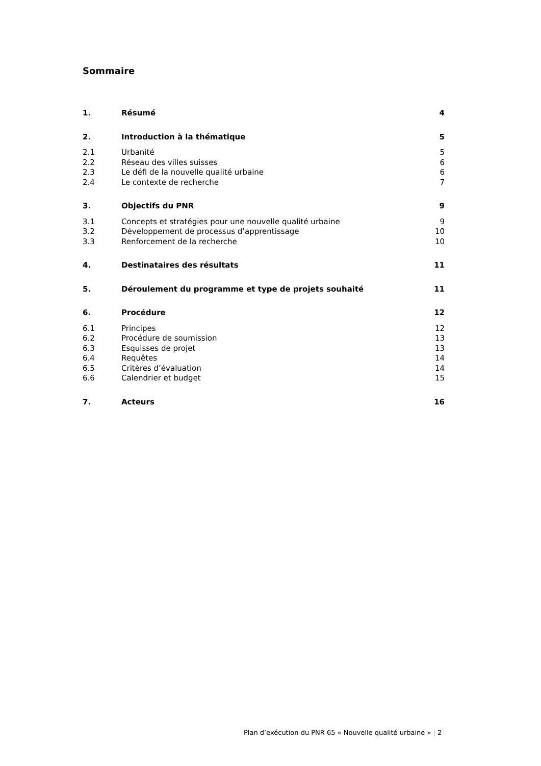Sommaire
1. Résumé 4
2. Introduction à la thématique 5
2.1 Urbanité 5
2.2 Réseau des villes suisses 6
2.3 Le défi de la nouvelle qualité urbaine
6
2.4 Le contexte de recherche 7
3. Objectifs du PNR 9
3.1 Concepts et stratégies pour une nouvelle qualité urbaine
9
3.2 Développement de processus d’apprentissage
10
3.3 Renforcement de la recherche 10
4. Destinataires des résultats 11
5. Déroulement du programme et type de projets souhaité
11
6. Procédure 12
6.1 Principes 12
6.2 Procédure de soumission 13
6.3 Esquisses de projet 13
6.4 Requêtes 14
6.5 Critères d’évaluation 14
6.6 Calendrier et budget 15
7. Acteurs 16
Plan d’exécution du PNR 65 « Nouvelle qualité urbaine » | 2